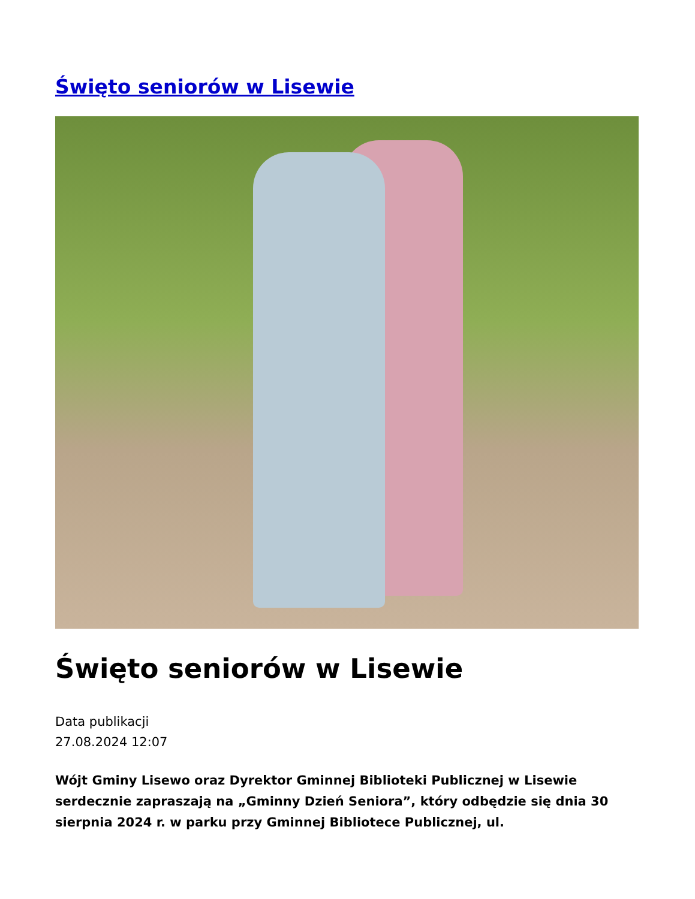Święto seniorów w Lisewie
Święto seniorów w Lisewie
Data publikacji
27.08.2024 12:07
Wójt Gminy Lisewo oraz Dyrektor Gminnej Biblioteki Publicznej w Lisewie serdecznie zapraszają na „Gminny Dzień Seniora”, który odbędzie się dnia 30 sierpnia 2024 r. w parku przy Gminnej Bibliotece Publicznej, ul.